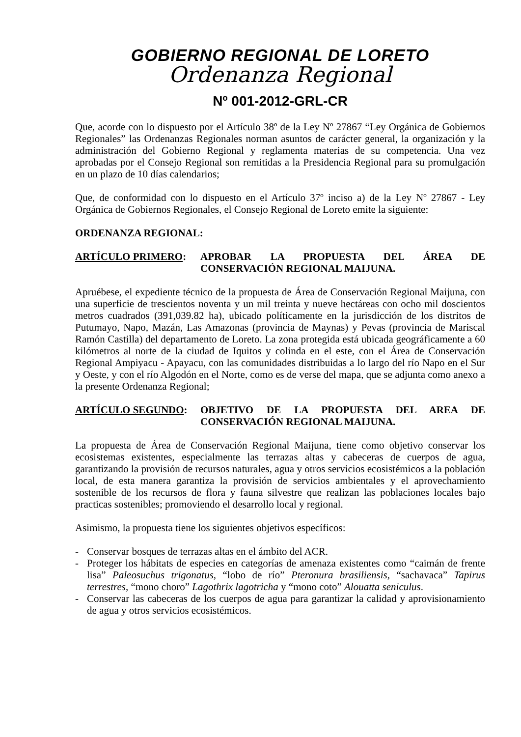GOBIERNO REGIONAL DE LORETO
Ordenanza Regional
Nº 001-2012-GRL-CR
Que, acorde con lo dispuesto por el Artículo 38º de la Ley Nº 27867 “Ley Orgánica de Gobiernos Regionales” las Ordenanzas Regionales norman asuntos de carácter general, la organización y la administración del Gobierno Regional y reglamenta materias de su competencia. Una vez aprobadas por el Consejo Regional son remitidas a la Presidencia Regional para su promulgación en un plazo de 10 días calendarios;
Que, de conformidad con lo dispuesto en el Artículo 37º inciso a) de la Ley Nº 27867 - Ley Orgánica de Gobiernos Regionales, el Consejo Regional de Loreto emite la siguiente:
ORDENANZA REGIONAL:
ARTÍCULO PRIMERO: APROBAR LA PROPUESTA DEL ÁREA DE CONSERVACIÓN REGIONAL MAIJUNA.
Apruébese, el expediente técnico de la propuesta de Área de Conservación Regional Maijuna, con una superficie de trescientos noventa y un mil treinta y nueve hectáreas con ocho mil doscientos metros cuadrados (391,039.82 ha), ubicado políticamente en la jurisdicción de los distritos de Putumayo, Napo, Mazán, Las Amazonas (provincia de Maynas) y Pevas (provincia de Mariscal Ramón Castilla) del departamento de Loreto. La zona protegida está ubicada geográficamente a 60 kilómetros al norte de la ciudad de Iquitos y colinda en el este, con el Área de Conservación Regional Ampiyacu - Apayacu, con las comunidades distribuidas a lo largo del río Napo en el Sur y Oeste, y con el río Algodón en el Norte, como es de verse del mapa, que se adjunta como anexo a la presente Ordenanza Regional;
ARTÍCULO SEGUNDO: OBJETIVO DE LA PROPUESTA DEL AREA DE CONSERVACIÓN REGIONAL MAIJUNA.
La propuesta de Área de Conservación Regional Maijuna, tiene como objetivo conservar los ecosistemas existentes, especialmente las terrazas altas y cabeceras de cuerpos de agua, garantizando la provisión de recursos naturales, agua y otros servicios ecosistémicos a la población local, de esta manera garantiza la provisión de servicios ambientales y el aprovechamiento sostenible de los recursos de flora y fauna silvestre que realizan las poblaciones locales bajo practicas sostenibles; promoviendo el desarrollo local y regional.
Asimismo, la propuesta tiene los siguientes objetivos específicos:
- Conservar bosques de terrazas altas en el ámbito del ACR.
- Proteger los hábitats de especies en categorías de amenaza existentes como “caimán de frente lisa” Paleosuchus trigonatus, “lobo de río” Pteronura brasiliensis, “sachavaca” Tapirus terrestres, “mono choro” Lagothrix lagotricha y “mono coto” Alouatta seniculus.
- Conservar las cabeceras de los cuerpos de agua para garantizar la calidad y aprovisionamiento de agua y otros servicios ecosistémicos.